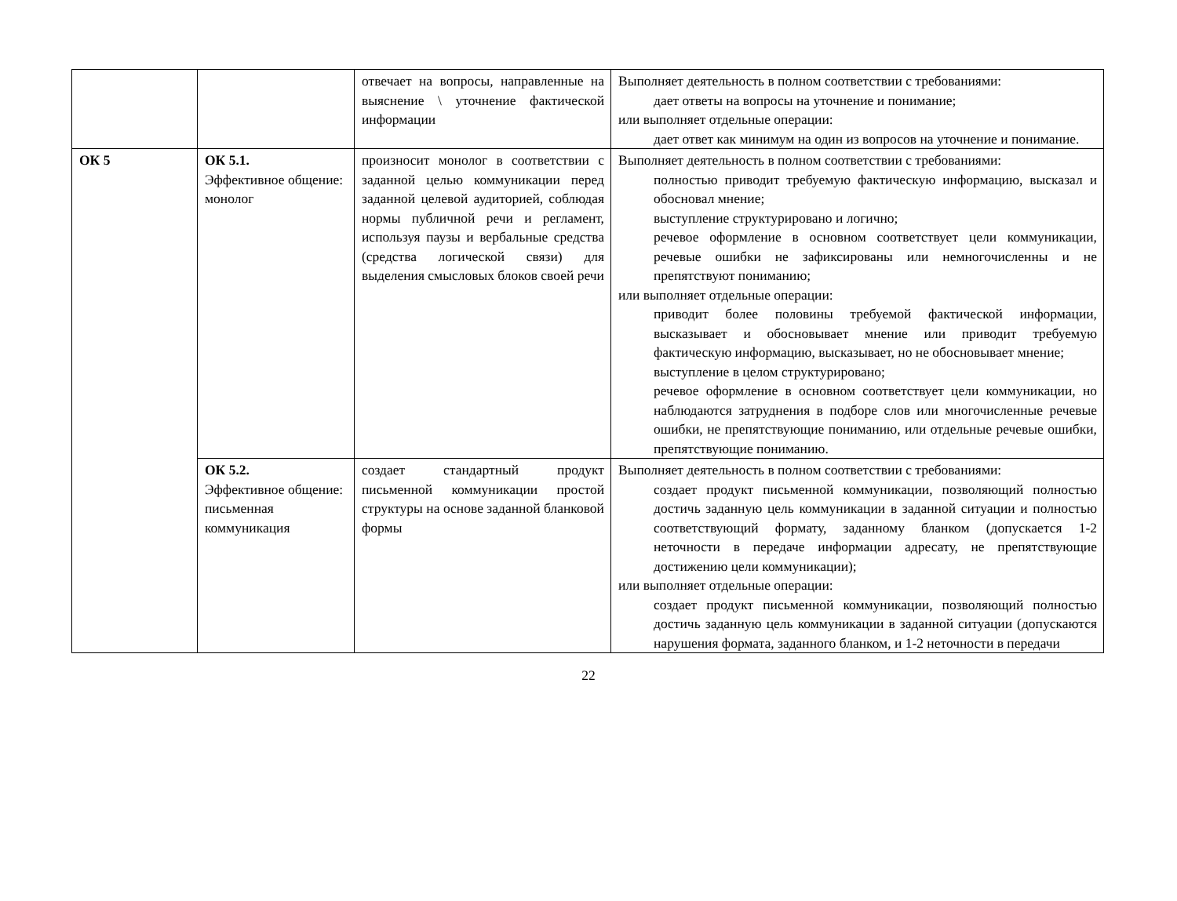| | | отвечает на вопросы, направленные на выяснение \ уточнение фактической информации | Выполняет деятельность в полном соответствии с требованиями: дает ответы на вопросы на уточнение и понимание; или выполняет отдельные операции: дает ответ как минимум на один из вопросов на уточнение и понимание. |
| ОК 5 | ОК 5.1. Эффективное общение: монолог | произносит монолог в соответствии с заданной целью коммуникации перед заданной целевой аудиторией, соблюдая нормы публичной речи и регламент, используя паузы и вербальные средства (средства логической связи) для выделения смысловых блоков своей речи | Выполняет деятельность в полном соответствии с требованиями: полностью приводит требуемую фактическую информацию, высказал и обосновал мнение; выступление структурировано и логично; речевое оформление в основном соответствует цели коммуникации, речевые ошибки не зафиксированы или немногочисленны и не препятствуют пониманию; или выполняет отдельные операции: приводит более половины требуемой фактической информации, высказывает и обосновывает мнение или приводит требуемую фактическую информацию, высказывает, но не обосновывает мнение; выступление в целом структурировано; речевое оформление в основном соответствует цели коммуникации, но наблюдаются затруднения в подборе слов или многочисленные речевые ошибки, не препятствующие пониманию, или отдельные речевые ошибки, препятствующие пониманию. |
| | ОК 5.2. Эффективное общение: письменная коммуникация | создает стандартный продукт письменной коммуникации простой структуры на основе заданной бланковой формы | Выполняет деятельность в полном соответствии с требованиями: создает продукт письменной коммуникации, позволяющий полностью достичь заданную цель коммуникации в заданной ситуации и полностью соответствующий формату, заданному бланком (допускается 1-2 неточности в передаче информации адресату, не препятствующие достижению цели коммуникации); или выполняет отдельные операции: создает продукт письменной коммуникации, позволяющий полностью достичь заданную цель коммуникации в заданной ситуации (допускаются нарушения формата, заданного бланком, и 1-2 неточности в передачи |
22